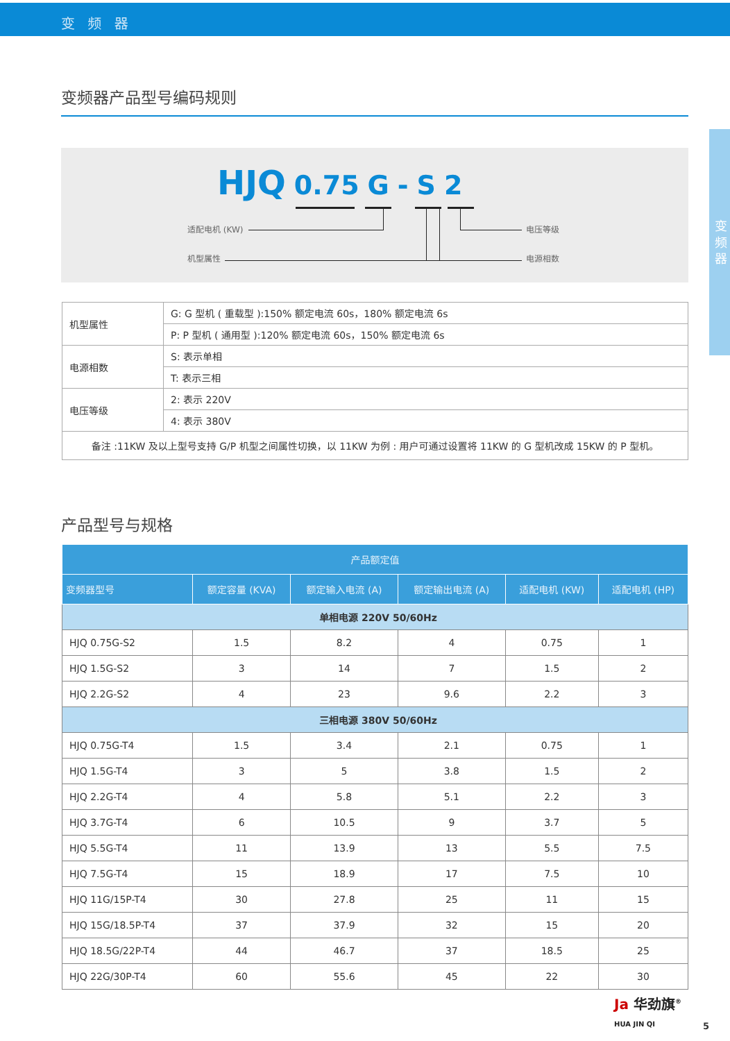变 频 器
变 频 器
变频器产品型号编码规则
HJQ 0.75 G - S 2
适配电机 (KW)
机型属性
电压等级
电源相数
| 机型属性 | G: G 型机 ( 重载型 ):150% 额定电流 60s，180% 额定电流 6s |
| | P: P 型机 ( 通用型 ):120% 额定电流 60s，150% 额定电流 6s |
| 电源相数 | S: 表示单相 |
| | T: 表示三相 |
| 电压等级 | 2: 表示 220V |
| | 4: 表示 380V |
| 备注 :11KW 及以上型号支持 G/P 机型之间属性切换，以 11KW 为例 : 用户可通过设置将 11KW 的 G 型机改成 15KW 的 P 型机。 | |
产品型号与规格
| 产品额定值 | | | | | |
| --- | --- | --- | --- | --- | --- |
| 变频器型号 | 额定容量 (KVA) | 额定输入电流 (A) | 额定输出电流 (A) | 适配电机 (KW) | 适配电机 (HP) |
| 单相电源 220V 50/60Hz | | | | | |
| HJQ 0.75G-S2 | 1.5 | 8.2 | 4 | 0.75 | 1 |
| HJQ 1.5G-S2 | 3 | 14 | 7 | 1.5 | 2 |
| HJQ 2.2G-S2 | 4 | 23 | 9.6 | 2.2 | 3 |
| 三相电源 380V 50/60Hz | | | | | |
| HJQ 0.75G-T4 | 1.5 | 3.4 | 2.1 | 0.75 | 1 |
| HJQ 1.5G-T4 | 3 | 5 | 3.8 | 1.5 | 2 |
| HJQ 2.2G-T4 | 4 | 5.8 | 5.1 | 2.2 | 3 |
| HJQ 3.7G-T4 | 6 | 10.5 | 9 | 3.7 | 5 |
| HJQ 5.5G-T4 | 11 | 13.9 | 13 | 5.5 | 7.5 |
| HJQ 7.5G-T4 | 15 | 18.9 | 17 | 7.5 | 10 |
| HJQ 11G/15P-T4 | 30 | 27.8 | 25 | 11 | 15 |
| HJQ 15G/18.5P-T4 | 37 | 37.9 | 32 | 15 | 20 |
| HJQ 18.5G/22P-T4 | 44 | 46.7 | 37 | 18.5 | 25 |
| HJQ 22G/30P-T4 | 60 | 55.6 | 45 | 22 | 30 |
Ja 华劲旗<sup>®</sup>
HUA JIN QI
5